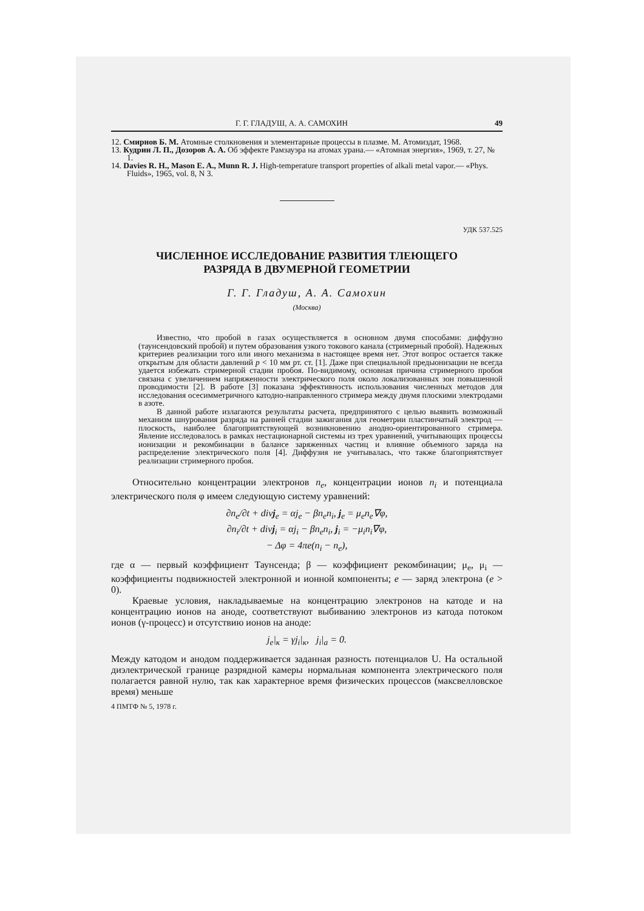Г. Г. ГЛАДУШ, А. А. САМОХИН 49
12. Смирнов Б. М. Атомные столкновения и элементарные процессы в плазме. М. Атомиздат, 1968.
13. Кудрин Л. П., Дозоров А. А. Об эффекте Рамзауэра на атомах урана.— «Атомная энергия», 1969, т. 27, № 1.
14. Davies R. H., Mason E. A., Munn R. J. High-temperature transport properties of alkali metal vapor.— «Phys. Fluids», 1965, vol. 8, N 3.
УДК 537.525
ЧИСЛЕННОЕ ИССЛЕДОВАНИЕ РАЗВИТИЯ ТЛЕЮЩЕГО
РАЗРЯДА В ДВУМЕРНОЙ ГЕОМЕТРИИ
Г. Г. Гладуш, А. А. Самохин
(Москва)
Известно, что пробой в газах осуществляется в основном двумя способами: диффузно (таунсендовский пробой) и путем образования узкого токового канала (стримерный пробой). Надежных критериев реализации того или иного механизма в настоящее время нет. Этот вопрос остается также открытым для области давлений p < 10 мм рт. ст. [1]. Даже при специальной предыонизации не всегда удается избежать стримерной стадии пробоя. По-видимому, основная причина стримерного пробоя связана с увеличением напряженности электрического поля около локализованных зон повышенной проводимости [2]. В работе [3] показана эффективность использования численных методов для исследования осесимметричного катодно-направленного стримера между двумя плоскими электродами в азоте.
В данной работе излагаются результаты расчета, предпринятого с целью выявить возможный механизм шнурования разряда на ранней стадии зажигания для геометрии пластинчатый электрод — плоскость, наиболее благоприятствующей возникновению анодно-ориентированного стримера. Явление исследовалось в рамках нестационарной системы из трех уравнений, учитывающих процессы ионизации и рекомбинации в балансе заряженных частиц и влияние объемного заряда на распределение электрического поля [4]. Диффузия не учитывалась, что также благоприятствует реализации стримерного пробоя.
Относительно концентрации электронов n<sub>e</sub>, концентрации ионов n<sub>i</sub> и потенциала электрического поля φ имеем следующую систему уравнений:
∂n<sub>e</sub>/∂t + divj<sub>e</sub> = αj<sub>e</sub> − βn<sub>e</sub>n<sub>i</sub>, j<sub>e</sub> = μ<sub>e</sub>n<sub>e</sub>∇φ,
∂n<sub>i</sub>/∂t + divj<sub>i</sub> = αj<sub>i</sub> − βn<sub>e</sub>n<sub>i</sub>, j<sub>i</sub> = −μ<sub>i</sub>n<sub>i</sub>∇φ,
− Δφ = 4πe(n<sub>i</sub> − n<sub>e</sub>),
где α — первый коэффициент Таунсенда; β — коэффициент рекомбинации; μ<sub>e</sub>, μ<sub>i</sub> — коэффициенты подвижностей электронной и ионной компоненты; e — заряд электрона (e > 0).
Краевые условия, накладываемые на концентрацию электронов на катоде и на концентрацию ионов на аноде, соответствуют выбиванию электронов из катода потоком ионов (γ-процесс) и отсутствию ионов на аноде:
j<sub>e</sub>|<sub>к</sub> = γj<sub>i</sub>|<sub>к</sub>, j<sub>i</sub>|<sub>а</sub> = 0.
Между катодом и анодом поддерживается заданная разность потенциалов U. На остальной диэлектрической границе разрядной камеры нормальная компонента электрического поля полагается равной нулю, так как характерное время физических процессов (максвелловское время) меньше
4 ПМТФ № 5, 1978 г.